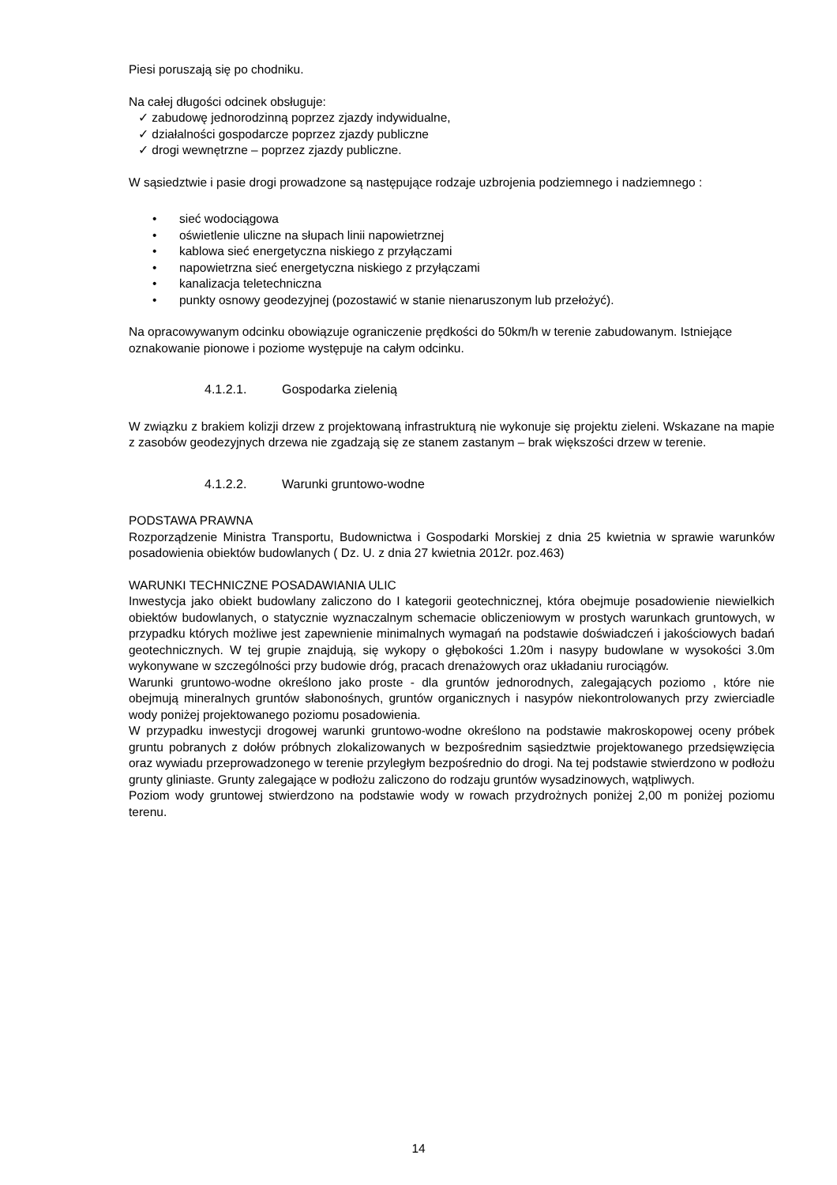Piesi poruszają się po chodniku.
Na całej długości odcinek obsługuje:
✓ zabudowę jednorodzinną poprzez zjazdy indywidualne,
✓ działalności gospodarcze poprzez zjazdy publiczne
✓ drogi wewnętrzne – poprzez zjazdy publiczne.
W sąsiedztwie i pasie drogi prowadzone są następujące rodzaje uzbrojenia podziemnego i nadziemnego :
• sieć wodociągowa
• oświetlenie uliczne na słupach linii napowietrznej
• kablowa sieć energetyczna niskiego z przyłączami
• napowietrzna sieć energetyczna niskiego z przyłączami
• kanalizacja teletechniczna
• punkty osnowy geodezyjnej (pozostawić w stanie nienaruszonym lub przełożyć).
Na opracowywanym odcinku obowiązuje ograniczenie prędkości do 50km/h w terenie zabudowanym. Istniejące oznakowanie pionowe i poziome występuje na całym odcinku.
4.1.2.1. Gospodarka zielenią
W związku z brakiem kolizji drzew z projektowaną infrastrukturą nie wykonuje się projektu zieleni. Wskazane na mapie z zasobów geodezyjnych drzewa nie zgadzają się ze stanem zastanym – brak większości drzew w terenie.
4.1.2.2. Warunki gruntowo-wodne
PODSTAWA PRAWNA
Rozporządzenie Ministra Transportu, Budownictwa i Gospodarki Morskiej z dnia 25 kwietnia w sprawie warunków posadowienia obiektów budowlanych ( Dz. U. z dnia 27 kwietnia 2012r. poz.463)
WARUNKI TECHNICZNE POSADAWIANIA ULIC
Inwestycja jako obiekt budowlany zaliczono do I kategorii geotechnicznej, która obejmuje posadowienie niewielkich obiektów budowlanych, o statycznie wyznaczalnym schemacie obliczeniowym w prostych warunkach gruntowych, w przypadku których możliwe jest zapewnienie minimalnych wymagań na podstawie doświadczeń i jakościowych badań geotechnicznych. W tej grupie znajdują, się wykopy o głębokości 1.20m i nasypy budowlane w wysokości 3.0m wykonywane w szczególności przy budowie dróg, pracach drenażowych oraz układaniu rurociągów.
Warunki gruntowo-wodne określono jako proste - dla gruntów jednorodnych, zalegających poziomo , które nie obejmują mineralnych gruntów słabonośnych, gruntów organicznych i nasypów niekontrolowanych przy zwierciadle wody poniżej projektowanego poziomu posadowienia.
W przypadku inwestycji drogowej warunki gruntowo-wodne określono na podstawie makroskopowej oceny próbek gruntu pobranych z dołów próbnych zlokalizowanych w bezpośrednim sąsiedztwie projektowanego przedsięwzięcia oraz wywiadu przeprowadzonego w terenie przyległym bezpośrednio do drogi. Na tej podstawie stwierdzono w podłożu grunty gliniaste. Grunty zalegające w podłożu zaliczono do rodzaju gruntów wysadzinowych, wątpliwych.
Poziom wody gruntowej stwierdzono na podstawie wody w rowach przydrożnych poniżej 2,00 m poniżej poziomu terenu.
14